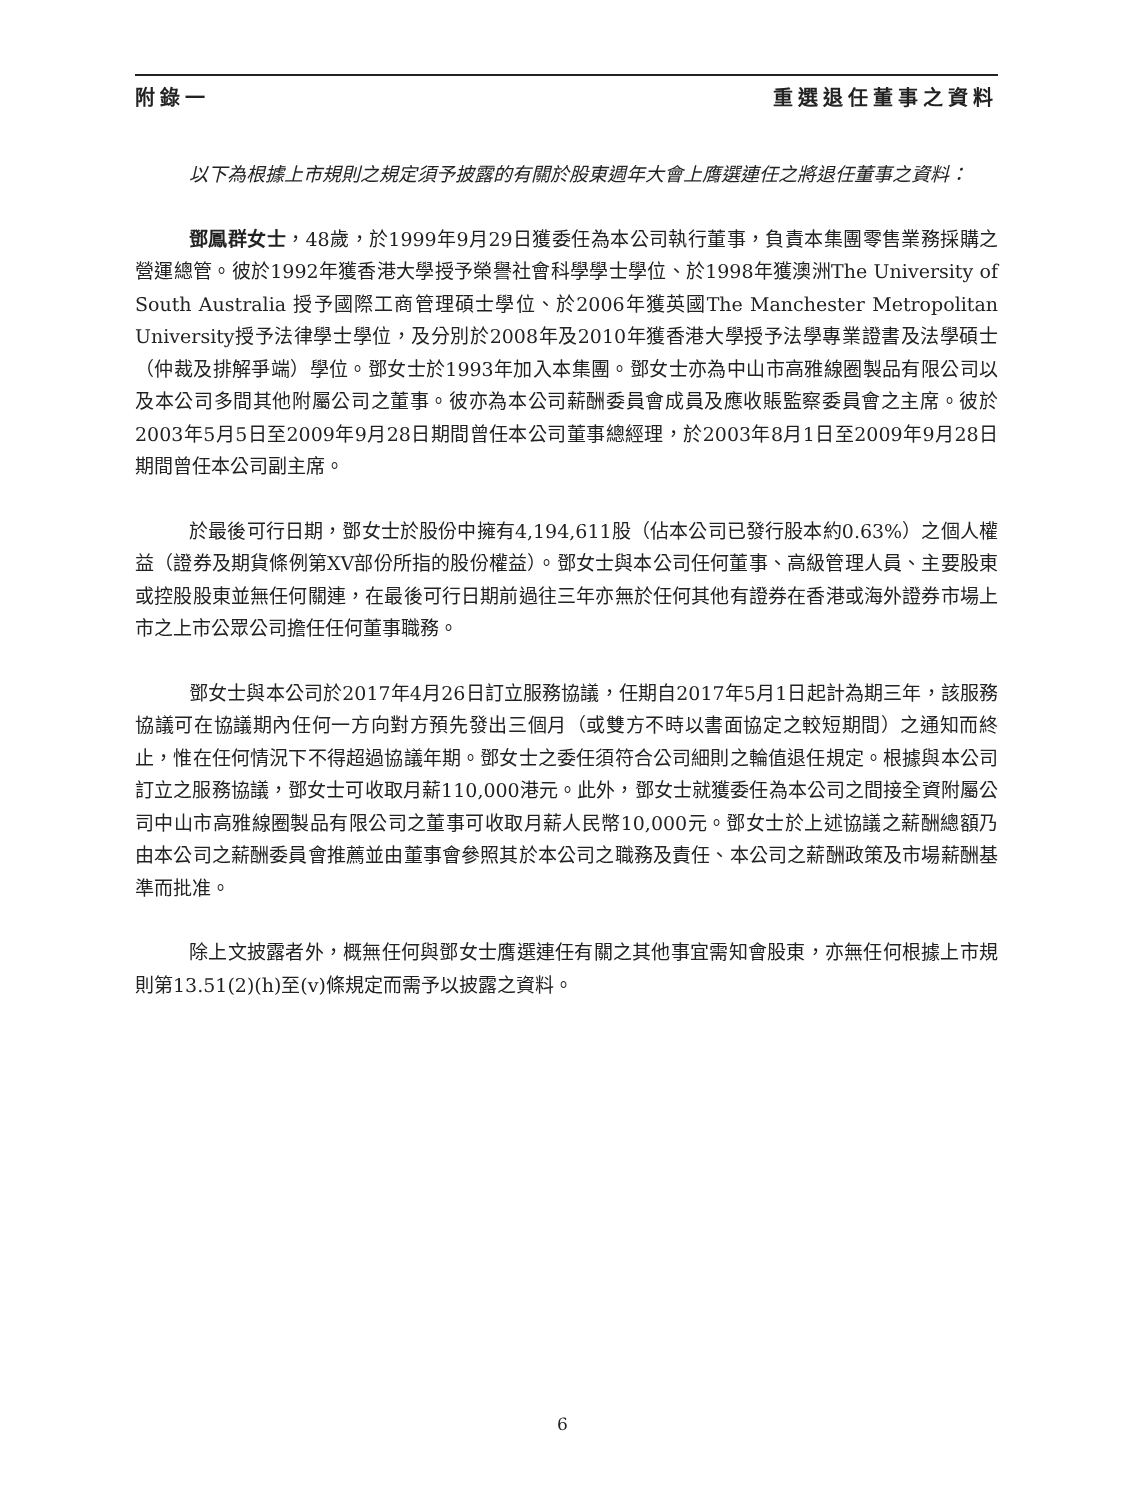附錄一 重選退任董事之資料
以下為根據上市規則之規定須予披露的有關於股東週年大會上膺選連任之將退任董事之資料：
鄧鳳群女士，48歲，於1999年9月29日獲委任為本公司執行董事，負責本集團零售業務採購之營運總管。彼於1992年獲香港大學授予榮譽社會科學學士學位、於1998年獲澳洲The University of South Australia 授予國際工商管理碩士學位、於2006年獲英國The Manchester Metropolitan University授予法律學士學位，及分別於2008年及2010年獲香港大學授予法學專業證書及法學碩士（仲裁及排解爭端）學位。鄧女士於1993年加入本集團。鄧女士亦為中山市高雅線圈製品有限公司以及本公司多間其他附屬公司之董事。彼亦為本公司薪酬委員會成員及應收賬監察委員會之主席。彼於2003年5月5日至2009年9月28日期間曾任本公司董事總經理，於2003年8月1日至2009年9月28日期間曾任本公司副主席。
於最後可行日期，鄧女士於股份中擁有4,194,611股（佔本公司已發行股本約0.63%）之個人權益（證券及期貨條例第XV部份所指的股份權益）。鄧女士與本公司任何董事、高級管理人員、主要股東或控股股東並無任何關連，在最後可行日期前過往三年亦無於任何其他有證券在香港或海外證券市場上市之上市公眾公司擔任任何董事職務。
鄧女士與本公司於2017年4月26日訂立服務協議，任期自2017年5月1日起計為期三年，該服務協議可在協議期內任何一方向對方預先發出三個月（或雙方不時以書面協定之較短期間）之通知而終止，惟在任何情況下不得超過協議年期。鄧女士之委任須符合公司細則之輪值退任規定。根據與本公司訂立之服務協議，鄧女士可收取月薪110,000港元。此外，鄧女士就獲委任為本公司之間接全資附屬公司中山市高雅線圈製品有限公司之董事可收取月薪人民幣10,000元。鄧女士於上述協議之薪酬總額乃由本公司之薪酬委員會推薦並由董事會參照其於本公司之職務及責任、本公司之薪酬政策及市場薪酬基準而批准。
除上文披露者外，概無任何與鄧女士膺選連任有關之其他事宜需知會股東，亦無任何根據上市規則第13.51(2)(h)至(v)條規定而需予以披露之資料。
6